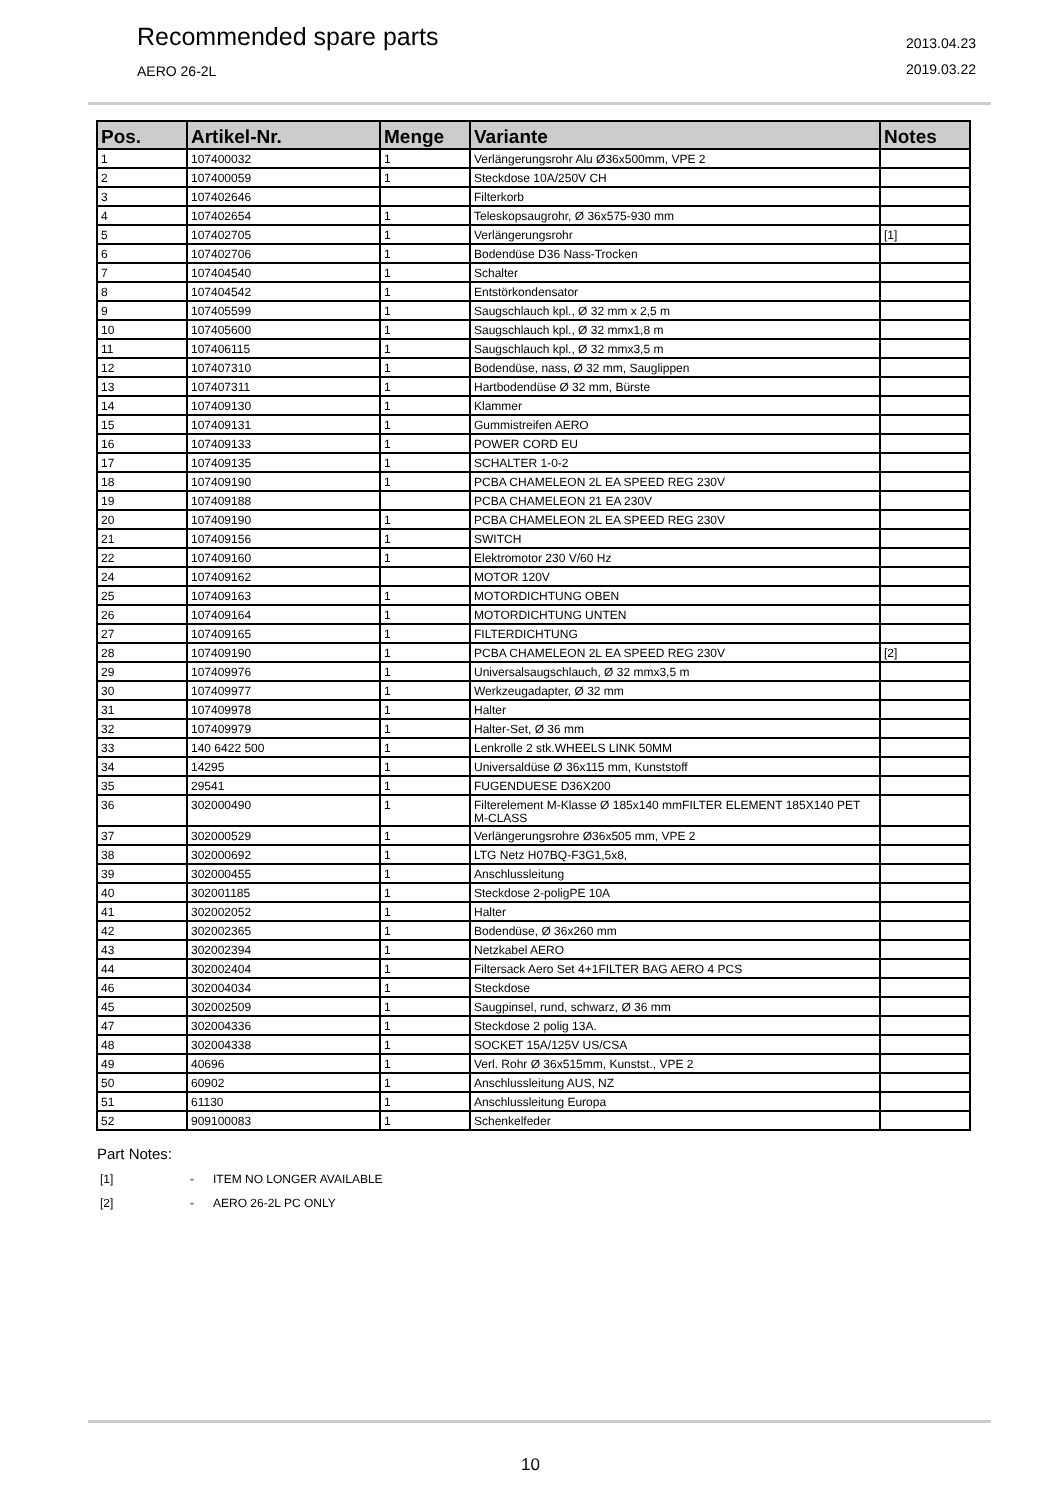Recommended spare parts
AERO 26-2L
2013.04.23
2019.03.22
| Pos. | Artikel-Nr. | Menge | Variante | Notes |
| --- | --- | --- | --- | --- |
| 1 | 107400032 | 1 | Verlängerungsrohr Alu Ø36x500mm, VPE 2 | |
| 2 | 107400059 | 1 | Steckdose 10A/250V CH | |
| 3 | 107402646 | | Filterkorb | |
| 4 | 107402654 | 1 | Teleskopsaugrohr, Ø 36x575-930 mm | |
| 5 | 107402705 | 1 | Verlängerungsrohr | [1] |
| 6 | 107402706 | 1 | Bodendüse D36 Nass-Trocken | |
| 7 | 107404540 | 1 | Schalter | |
| 8 | 107404542 | 1 | Entstörkondensator | |
| 9 | 107405599 | 1 | Saugschlauch kpl., Ø 32 mm x 2,5 m | |
| 10 | 107405600 | 1 | Saugschlauch kpl., Ø 32 mmx1,8 m | |
| 11 | 107406115 | 1 | Saugschlauch kpl., Ø 32 mmx3,5 m | |
| 12 | 107407310 | 1 | Bodendüse, nass, Ø 32 mm, Sauglippen | |
| 13 | 107407311 | 1 | Hartbodendüse Ø 32 mm, Bürste | |
| 14 | 107409130 | 1 | Klammer | |
| 15 | 107409131 | 1 | Gummistreifen AERO | |
| 16 | 107409133 | 1 | POWER CORD EU | |
| 17 | 107409135 | 1 | SCHALTER 1-0-2 | |
| 18 | 107409190 | 1 | PCBA CHAMELEON 2L EA SPEED REG 230V | |
| 19 | 107409188 | | PCBA CHAMELEON 21 EA 230V | |
| 20 | 107409190 | 1 | PCBA CHAMELEON 2L EA SPEED REG 230V | |
| 21 | 107409156 | 1 | SWITCH | |
| 22 | 107409160 | 1 | Elektromotor 230 V/60 Hz | |
| 24 | 107409162 | | MOTOR 120V | |
| 25 | 107409163 | 1 | MOTORDICHTUNG OBEN | |
| 26 | 107409164 | 1 | MOTORDICHTUNG UNTEN | |
| 27 | 107409165 | 1 | FILTERDICHTUNG | |
| 28 | 107409190 | 1 | PCBA CHAMELEON 2L EA SPEED REG 230V | [2] |
| 29 | 107409976 | 1 | Universalsaugschlauch, Ø 32 mmx3,5 m | |
| 30 | 107409977 | 1 | Werkzeugadapter, Ø 32 mm | |
| 31 | 107409978 | 1 | Halter | |
| 32 | 107409979 | 1 | Halter-Set, Ø 36 mm | |
| 33 | 140 6422 500 | 1 | Lenkrolle 2 stk.WHEELS LINK 50MM | |
| 34 | 14295 | 1 | Universaldüse Ø 36x115 mm, Kunststoff | |
| 35 | 29541 | 1 | FUGENDUESE D36X200 | |
| 36 | 302000490 | 1 | Filterelement M-Klasse Ø 185x140 mmFILTER ELEMENT 185X140 PET M-CLASS | |
| 37 | 302000529 | 1 | Verlängerungsrohre Ø36x505 mm, VPE 2 | |
| 38 | 302000692 | 1 | LTG Netz H07BQ-F3G1,5x8, | |
| 39 | 302000455 | 1 | Anschlussleitung | |
| 40 | 302001185 | 1 | Steckdose 2-poligPE 10A | |
| 41 | 302002052 | 1 | Halter | |
| 42 | 302002365 | 1 | Bodendüse, Ø 36x260 mm | |
| 43 | 302002394 | 1 | Netzkabel AERO | |
| 44 | 302002404 | 1 | Filtersack Aero Set 4+1FILTER BAG AERO 4 PCS | |
| 46 | 302004034 | 1 | Steckdose | |
| 45 | 302002509 | 1 | Saugpinsel, rund, schwarz, Ø 36 mm | |
| 47 | 302004336 | 1 | Steckdose 2 polig 13A. | |
| 48 | 302004338 | 1 | SOCKET 15A/125V US/CSA | |
| 49 | 40696 | 1 | Verl. Rohr Ø 36x515mm, Kunstst., VPE 2 | |
| 50 | 60902 | 1 | Anschlussleitung AUS, NZ | |
| 51 | 61130 | 1 | Anschlussleitung Europa | |
| 52 | 909100083 | 1 | Schenkelfeder | |
Part Notes:
[1] - ITEM NO LONGER AVAILABLE
[2] - AERO 26-2L PC ONLY
10